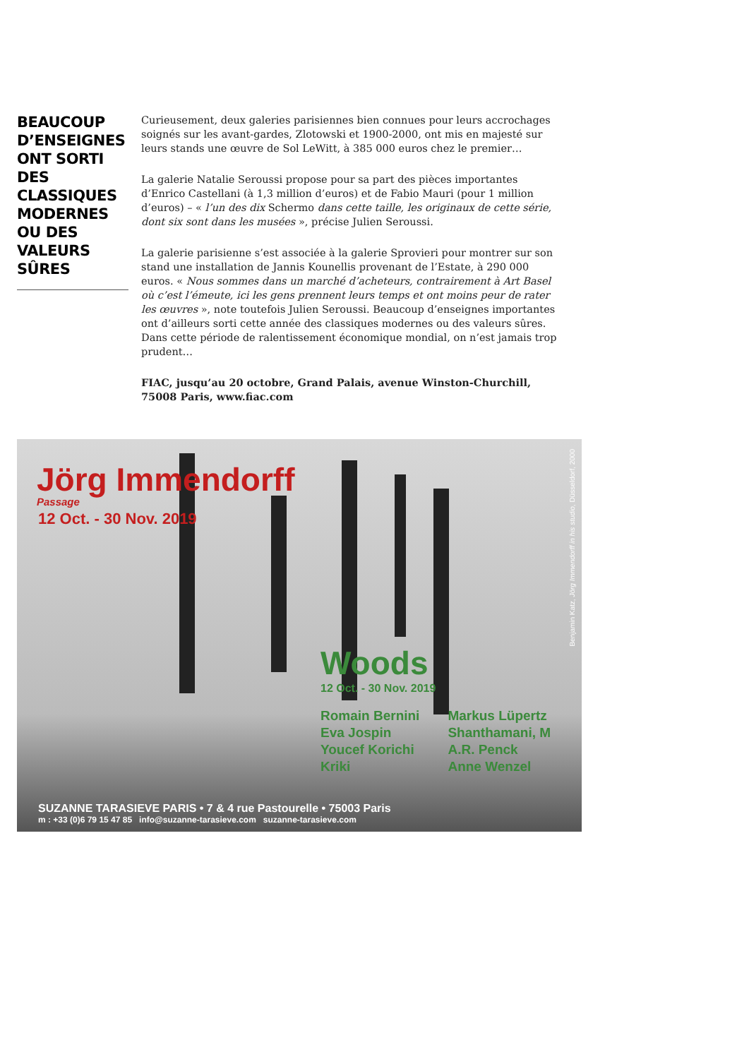BEAUCOUP D’ENSEIGNES ONT SORTI DES CLASSIQUES MODERNES OU DES VALEURS SÛRES
Curieusement, deux galeries parisiennes bien connues pour leurs accrochages soignés sur les avant-gardes, Zlotowski et 1900-2000, ont mis en majesté sur leurs stands une œuvre de Sol LeWitt, à 385 000 euros chez le premier…
La galerie Natalie Seroussi propose pour sa part des pièces importantes d’Enrico Castellani (à 1,3 million d’euros) et de Fabio Mauri (pour 1 million d’euros) – « l’un des dix Schermo dans cette taille, les originaux de cette série, dont six sont dans les musées », précise Julien Seroussi.
La galerie parisienne s’est associée à la galerie Sprovieri pour montrer sur son stand une installation de Jannis Kounellis provenant de l’Estate, à 290 000 euros. « Nous sommes dans un marché d’acheteurs, contrairement à Art Basel où c’est l’émeute, ici les gens prennent leurs temps et ont moins peur de rater les œuvres », note toutefois Julien Seroussi. Beaucoup d’enseignes importantes ont d’ailleurs sorti cette année des classiques modernes ou des valeurs sûres. Dans cette période de ralentissement économique mondial, on n’est jamais trop prudent…
FIAC, jusqu’au 20 octobre, Grand Palais, avenue Winston-Churchill, 75008 Paris, www.fiac.com
Jörg Immendorff
Passage
12 Oct. - 30 Nov. 2019
Woods
12 Oct. - 30 Nov. 2019
Romain Bernini
Eva Jospin
Youcef Korichi
Kriki
Markus Lüpertz
Shanthamani, M
A.R. Penck
Anne Wenzel
SUZANNE TARASIEVE PARIS • 7 & 4 rue Pastourelle • 75003 Paris
m : +33 (0)6 79 15 47 85 info@suzanne-tarasieve.com suzanne-tarasieve.com
Benjamin Katz, Jörg Immendorff in his studio, Düsseldorf, 2000